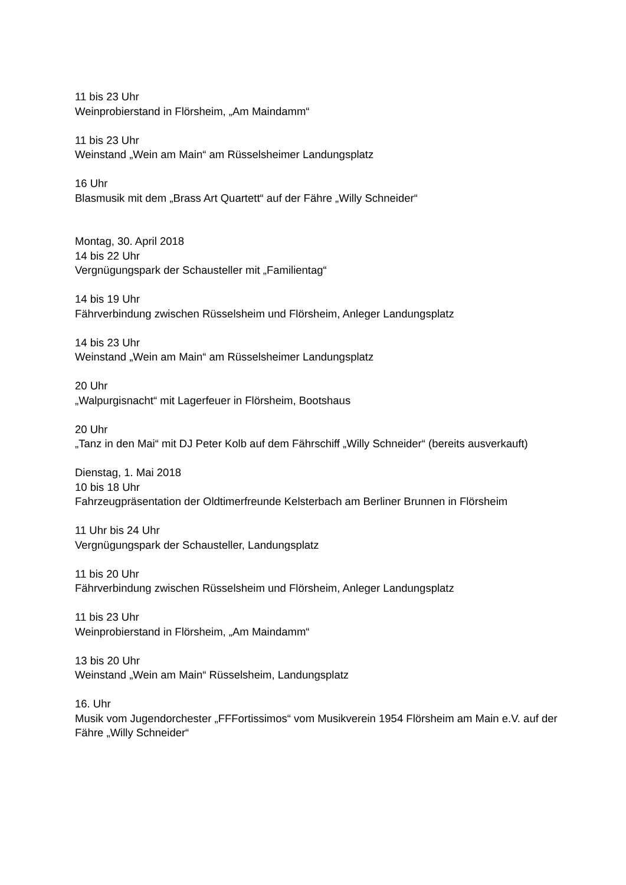11 bis 23 Uhr
Weinprobierstand in Flörsheim, „Am Maindamm“
11 bis 23 Uhr
Weinstand „Wein am Main“ am Rüsselsheimer Landungsplatz
16 Uhr
Blasmusik mit dem „Brass Art Quartett“ auf der Fähre „Willy Schneider“
Montag, 30. April 2018
14 bis 22 Uhr
Vergnügungspark der Schausteller mit „Familientag“
14 bis 19 Uhr
Fährverbindung zwischen Rüsselsheim und Flörsheim, Anleger Landungsplatz
14 bis 23 Uhr
Weinstand „Wein am Main“ am Rüsselsheimer Landungsplatz
20 Uhr
„Walpurgisnacht“ mit Lagerfeuer in Flörsheim, Bootshaus
20 Uhr
„Tanz in den Mai“ mit DJ Peter Kolb auf dem Fährschiff „Willy Schneider“ (bereits ausverkauft)
Dienstag, 1. Mai 2018
10 bis 18 Uhr
Fahrzeugpräsentation der Oldtimerfreunde Kelsterbach am Berliner Brunnen in Flörsheim
11 Uhr bis 24 Uhr
Vergnügungspark der Schausteller, Landungsplatz
11 bis 20 Uhr
Fährverbindung zwischen Rüsselsheim und Flörsheim, Anleger Landungsplatz
11 bis 23 Uhr
Weinprobierstand in Flörsheim, „Am Maindamm“
13 bis 20 Uhr
Weinstand „Wein am Main“ Rüsselsheim, Landungsplatz
16. Uhr
Musik vom Jugendorchester „FFFortissimos“ vom Musikverein 1954 Flörsheim am Main e.V. auf der Fähre „Willy Schneider“